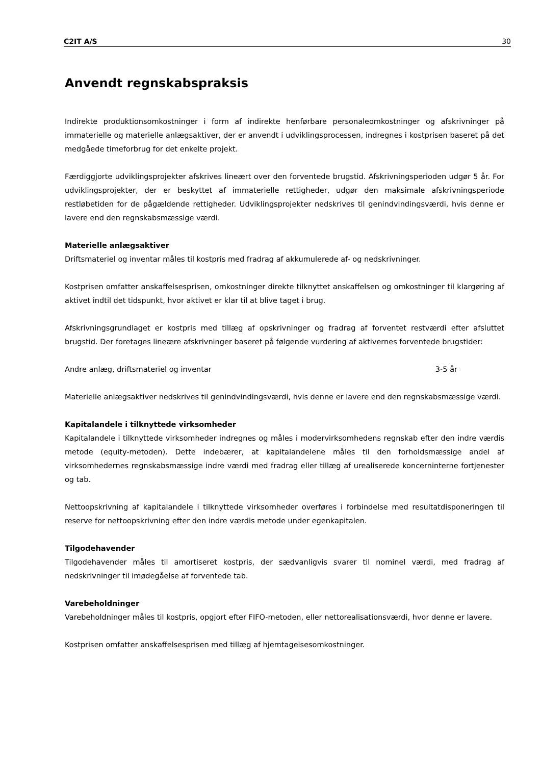C2IT A/S 30
Anvendt regnskabspraksis
Indirekte produktionsomkostninger i form af indirekte henførbare personaleomkostninger og afskrivninger på immaterielle og materielle anlægsaktiver, der er anvendt i udviklingsprocessen, indregnes i kostprisen baseret på det medgåede timeforbrug for det enkelte projekt.
Færdiggjorte udviklingsprojekter afskrives lineært over den forventede brugstid. Afskrivningsperioden udgør 5 år. For udviklingsprojekter, der er beskyttet af immaterielle rettigheder, udgør den maksimale afskrivningsperiode restløbetiden for de pågældende rettigheder. Udviklingsprojekter nedskrives til genindvindingsværdi, hvis denne er lavere end den regnskabsmæssige værdi.
Materielle anlægsaktiver
Driftsmateriel og inventar måles til kostpris med fradrag af akkumulerede af- og nedskrivninger.
Kostprisen omfatter anskaffelsesprisen, omkostninger direkte tilknyttet anskaffelsen og omkostninger til klargøring af aktivet indtil det tidspunkt, hvor aktivet er klar til at blive taget i brug.
Afskrivningsgrundlaget er kostpris med tillæg af opskrivninger og fradrag af forventet restværdi efter afsluttet brugstid. Der foretages lineære afskrivninger baseret på følgende vurdering af aktivernes forventede brugstider:
| Andre anlæg, driftsmateriel og inventar | 3-5 år |
Materielle anlægsaktiver nedskrives til genindvindingsværdi, hvis denne er lavere end den regnskabsmæssige værdi.
Kapitalandele i tilknyttede virksomheder
Kapitalandele i tilknyttede virksomheder indregnes og måles i modervirksomhedens regnskab efter den indre værdis metode (equity-metoden). Dette indebærer, at kapitalandelene måles til den forholdsmæssige andel af virksomhedernes regnskabsmæssige indre værdi med fradrag eller tillæg af urealiserede koncerninterne fortjenester og tab.
Nettoopskrivning af kapitalandele i tilknyttede virksomheder overføres i forbindelse med resultatdisponeringen til reserve for nettoopskrivning efter den indre værdis metode under egenkapitalen.
Tilgodehavender
Tilgodehavender måles til amortiseret kostpris, der sædvanligvis svarer til nominel værdi, med fradrag af nedskrivninger til imødegåelse af forventede tab.
Varebeholdninger
Varebeholdninger måles til kostpris, opgjort efter FIFO-metoden, eller nettorealisationsværdi, hvor denne er lavere.
Kostprisen omfatter anskaffelsesprisen med tillæg af hjemtagelsesomkostninger.